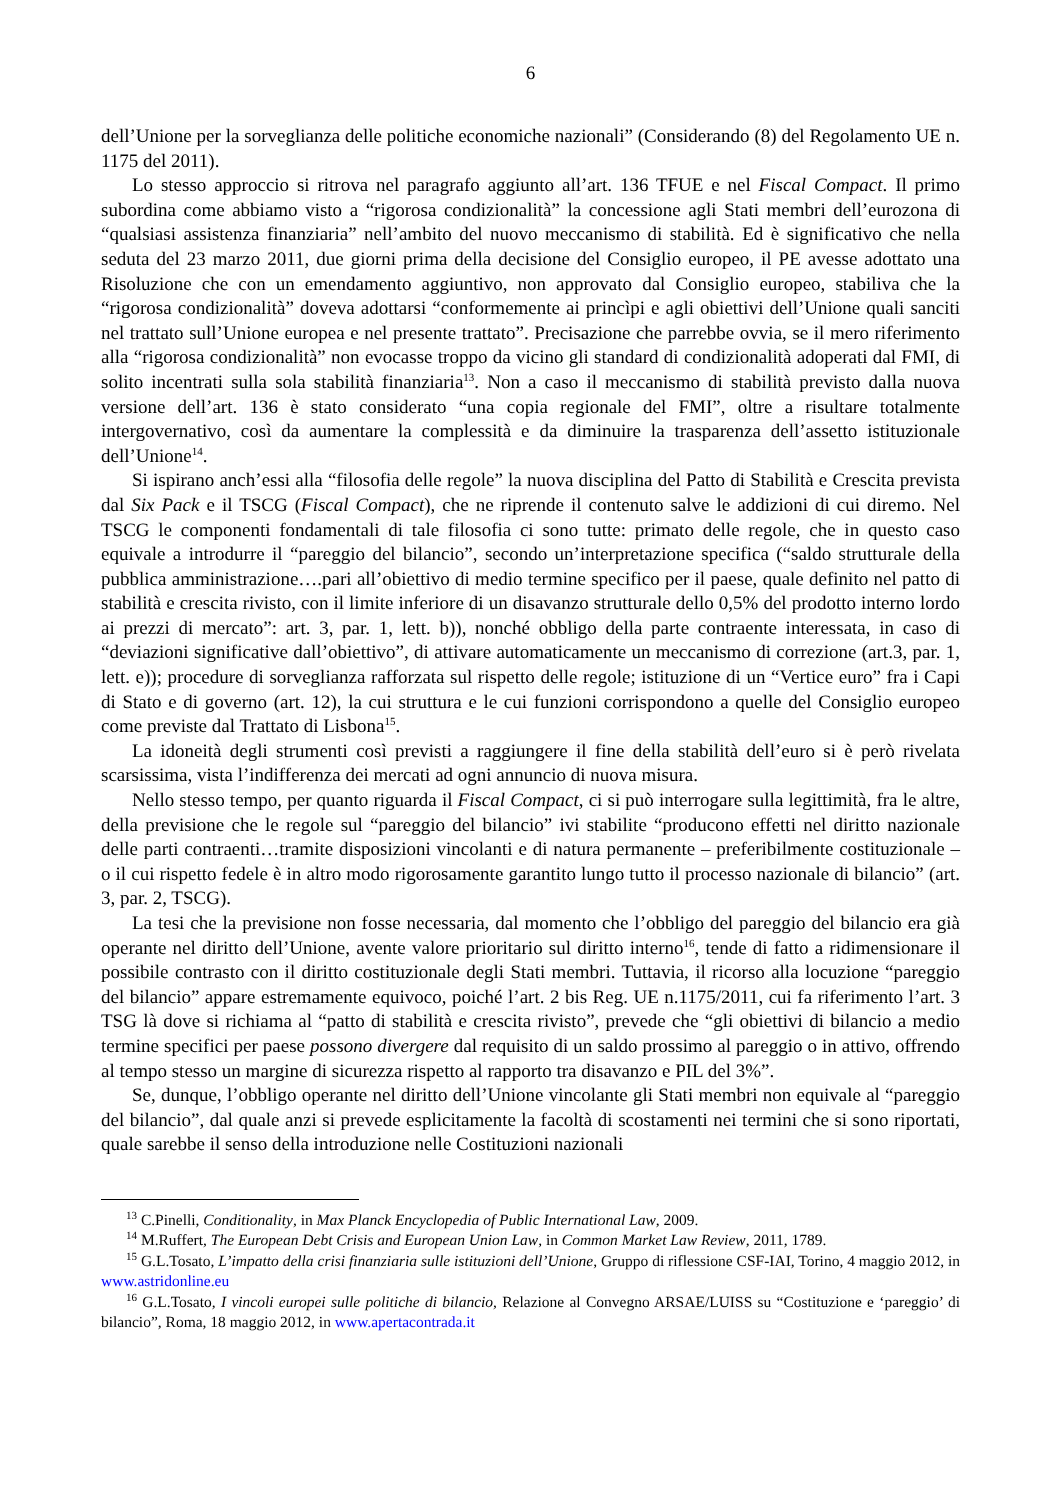6
dell’Unione per la sorveglianza delle politiche economiche nazionali” (Considerando (8) del Regolamento UE n. 1175 del 2011).
Lo stesso approccio si ritrova nel paragrafo aggiunto all’art. 136 TFUE e nel Fiscal Compact. Il primo subordina come abbiamo visto a “rigorosa condizionalità” la concessione agli Stati membri dell’eurozona di “qualsiasi assistenza finanziaria” nell’ambito del nuovo meccanismo di stabilità. Ed è significativo che nella seduta del 23 marzo 2011, due giorni prima della decisione del Consiglio europeo, il PE avesse adottato una Risoluzione che con un emendamento aggiuntivo, non approvato dal Consiglio europeo, stabiliva che la “rigorosa condizionalità” doveva adottarsi “conformemente ai princìpi e agli obiettivi dell’Unione quali sanciti nel trattato sull’Unione europea e nel presente trattato”. Precisazione che parrebbe ovvia, se il mero riferimento alla “rigorosa condizionalità” non evocasse troppo da vicino gli standard di condizionalità adoperati dal FMI, di solito incentrati sulla sola stabilità finanziaria<sup>13</sup>. Non a caso il meccanismo di stabilità previsto dalla nuova versione dell’art. 136 è stato considerato “una copia regionale del FMI”, oltre a risultare totalmente intergovernativo, così da aumentare la complessità e da diminuire la trasparenza dell’assetto istituzionale dell’Unione<sup>14</sup>.
Si ispirano anch’essi alla “filosofia delle regole” la nuova disciplina del Patto di Stabilità e Crescita prevista dal Six Pack e il TSCG (Fiscal Compact), che ne riprende il contenuto salve le addizioni di cui diremo. Nel TSCG le componenti fondamentali di tale filosofia ci sono tutte: primato delle regole, che in questo caso equivale a introdurre il “pareggio del bilancio”, secondo un’interpretazione specifica (“saldo strutturale della pubblica amministrazione….pari all’obiettivo di medio termine specifico per il paese, quale definito nel patto di stabilità e crescita rivisto, con il limite inferiore di un disavanzo strutturale dello 0,5% del prodotto interno lordo ai prezzi di mercato”: art. 3, par. 1, lett. b)), nonché obbligo della parte contraente interessata, in caso di “deviazioni significative dall’obiettivo”, di attivare automaticamente un meccanismo di correzione (art.3, par. 1, lett. e)); procedure di sorveglianza rafforzata sul rispetto delle regole; istituzione di un “Vertice euro” fra i Capi di Stato e di governo (art. 12), la cui struttura e le cui funzioni corrispondono a quelle del Consiglio europeo come previste dal Trattato di Lisbona<sup>15</sup>.
La idoneità degli strumenti così previsti a raggiungere il fine della stabilità dell’euro si è però rivelata scarsissima, vista l’indifferenza dei mercati ad ogni annuncio di nuova misura.
Nello stesso tempo, per quanto riguarda il Fiscal Compact, ci si può interrogare sulla legittimità, fra le altre, della previsione che le regole sul “pareggio del bilancio” ivi stabilite “producono effetti nel diritto nazionale delle parti contraenti…tramite disposizioni vincolanti e di natura permanente – preferibilmente costituzionale – o il cui rispetto fedele è in altro modo rigorosamente garantito lungo tutto il processo nazionale di bilancio” (art. 3, par. 2, TSCG).
La tesi che la previsione non fosse necessaria, dal momento che l’obbligo del pareggio del bilancio era già operante nel diritto dell’Unione, avente valore prioritario sul diritto interno<sup>16</sup>, tende di fatto a ridimensionare il possibile contrasto con il diritto costituzionale degli Stati membri. Tuttavia, il ricorso alla locuzione “pareggio del bilancio” appare estremamente equivoco, poiché l’art. 2 bis Reg. UE n.1175/2011, cui fa riferimento l’art. 3 TSG là dove si richiama al “patto di stabilità e crescita rivisto”, prevede che “gli obiettivi di bilancio a medio termine specifici per paese possono divergere dal requisito di un saldo prossimo al pareggio o in attivo, offrendo al tempo stesso un margine di sicurezza rispetto al rapporto tra disavanzo e PIL del 3%”.
Se, dunque, l’obbligo operante nel diritto dell’Unione vincolante gli Stati membri non equivale al “pareggio del bilancio”, dal quale anzi si prevede esplicitamente la facoltà di scostamenti nei termini che si sono riportati, quale sarebbe il senso della introduzione nelle Costituzioni nazionali
<sup>13</sup> C.Pinelli, Conditionality, in Max Planck Encyclopedia of Public International Law, 2009.
<sup>14</sup> M.Ruffert, The European Debt Crisis and European Union Law, in Common Market Law Review, 2011, 1789.
<sup>15</sup> G.L.Tosato, L’impatto della crisi finanziaria sulle istituzioni dell’Unione, Gruppo di riflessione CSF-IAI, Torino, 4 maggio 2012, in www.astridonline.eu
<sup>16</sup> G.L.Tosato, I vincoli europei sulle politiche di bilancio, Relazione al Convegno ARSAE/LUISS su “Costituzione e ‘pareggio’ di bilancio”, Roma, 18 maggio 2012, in www.apertacontrada.it